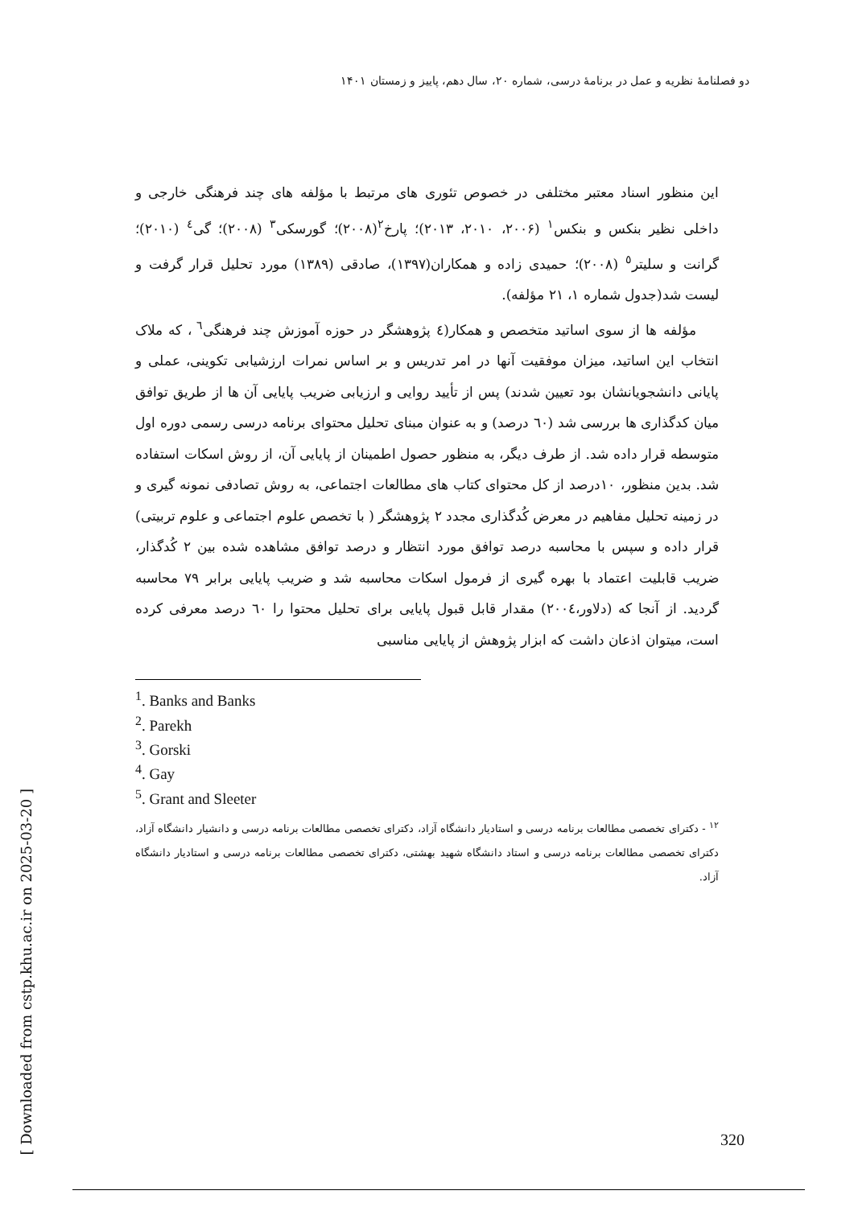دو فصلنامهٔ نظریه و عمل در برنامهٔ درسی، شماره ۲۰، سال دهم، پاییز و زمستان ۱۴۰۱
[ Downloaded from cstp.khu.ac.ir on 2025-03-20 ]
این منظور اسناد معتبر مختلفی در خصوص تئوری های مرتبط با مؤلفه های چند فرهنگی خارجی و داخلی نظیر بنکس و بنکس<sup>۱</sup> (۲۰۰۶، ۲۰۱۰، ۲۰۱۳)؛ پارخ<sup>۲</sup>(۲۰۰۸)؛ گورسکی<sup>۳</sup> (۲۰۰۸)؛ گی<sup>٤</sup> (۲۰۱۰)؛ گرانت و سلیتر<sup>٥</sup> (۲۰۰۸)؛ حمیدی زاده و همکاران(۱۳۹۷)، صادقی (۱۳۸۹) مورد تحلیل قرار گرفت و لیست شد(جدول شماره ۱، ۲۱ مؤلفه).
مؤلفه ها از سوی اساتید متخصص و همکار(٤ پژوهشگر در حوزه آموزش چند فرهنگی<sup>٦</sup> ، که ملاک انتخاب این اساتید، میزان موفقیت آنها در امر تدریس و بر اساس نمرات ارزشیابی تکوینی، عملی و پایانی دانشجویانشان بود تعیین شدند) پس از تأیید روایی و ارزیابی ضریب پایایی آن ها از طریق توافق میان کدگذاری ها بررسی شد (٦٠ درصد) و به عنوان مبنای تحلیل محتوای برنامه درسی رسمی دوره اول متوسطه قرار داده شد. از طرف دیگر، به منظور حصول اطمینان از پایایی آن، از روش اسکات استفاده شد. بدین منظور، ۱۰درصد از کل محتوای کتاب های مطالعات اجتماعی، به روش تصادفی نمونه گیری و در زمینه تحلیل مفاهیم در معرض کُدگذاری مجدد ۲ پژوهشگر ( با تخصص علوم اجتماعی و علوم تربیتی) قرار داده و سپس با محاسبه درصد توافق مورد انتظار و درصد توافق مشاهده شده بین ۲ کُدگذار، ضریب قابلیت اعتماد با بهره گیری از فرمول اسکات محاسبه شد و ضریب پایایی برابر ۷۹ محاسبه گردید. از آنجا که (دلاور،۲۰۰٤) مقدار قابل قبول پایایی برای تحلیل محتوا را ٦٠ درصد معرفی کرده است، میتوان اذعان داشت که ابزار پژوهش از پایایی مناسبی
<sup>1</sup>. Banks and Banks
<sup>2</sup>. Parekh
<sup>3</sup>. Gorski
<sup>4</sup>. Gay
<sup>5</sup>. Grant and Sleeter
<sup>۱۲</sup> - دکترای تخصصی مطالعات برنامه درسی و استادیار دانشگاه آزاد، دکترای تخصصی مطالعات برنامه درسی و دانشیار دانشگاه آزاد، دکترای تخصصی مطالعات برنامه درسی و استاد دانشگاه شهید بهشتی، دکترای تخصصی مطالعات برنامه درسی و استادیار دانشگاه آزاد.
320